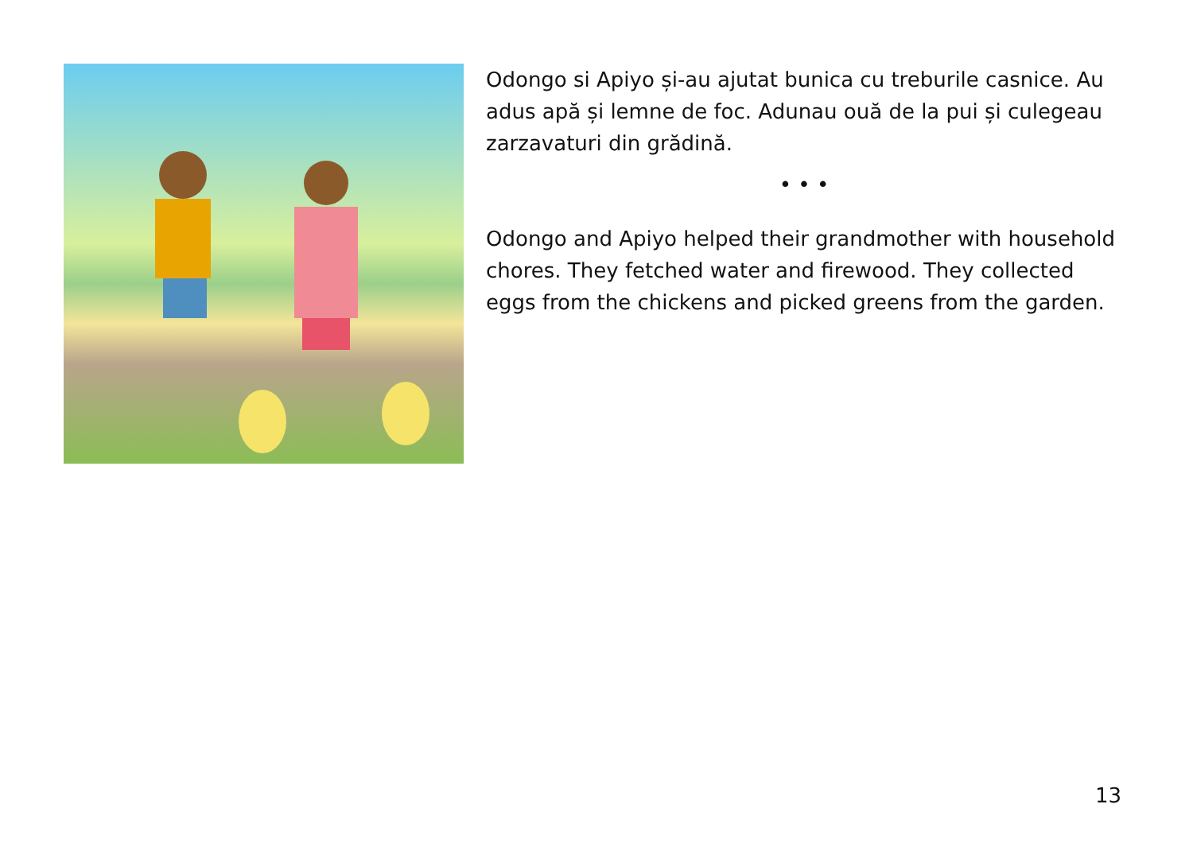Odongo si Apiyo și-au ajutat bunica cu treburile casnice. Au adus apă și lemne de foc. Adunau ouă de la pui și culegeau zarzavaturi din grădină.
• • •
Odongo and Apiyo helped their grandmother with household chores. They fetched water and firewood. They collected eggs from the chickens and picked greens from the garden.
13